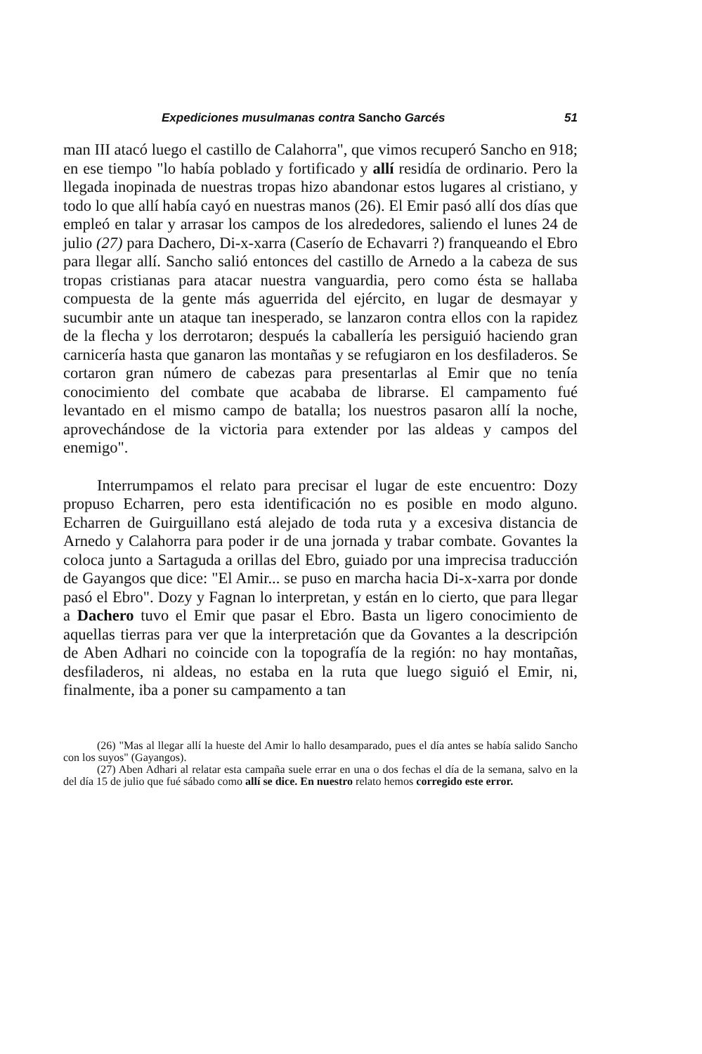Expediciones musulmanas contra Sancho Garcés 51
man III atacó luego el castillo de Calahorra", que vimos recuperó Sancho en 918; en ese tiempo "lo había poblado y fortificado y allí residía de ordinario. Pero la llegada inopinada de nuestras tropas hizo abandonar estos lugares al cristiano, y todo lo que allí había cayó en nuestras manos (26). El Emir pasó allí dos días que empleó en talar y arrasar los campos de los alrededores, saliendo el lunes 24 de julio (27) para Dachero, Di-x-xarra (Caserío de Echavarri ?) franqueando el Ebro para llegar allí. Sancho salió entonces del castillo de Arnedo a la cabeza de sus tropas cristianas para atacar nuestra vanguardia, pero como ésta se hallaba compuesta de la gente más aguerrida del ejército, en lugar de desmayar y sucumbir ante un ataque tan inesperado, se lanzaron contra ellos con la rapidez de la flecha y los derrotaron; después la caballería les persiguió haciendo gran carnicería hasta que ganaron las montañas y se refugiaron en los desfiladeros. Se cortaron gran número de cabezas para presentarlas al Emir que no tenía conocimiento del combate que acababa de librarse. El campamento fué levantado en el mismo campo de batalla; los nuestros pasaron allí la noche, aprovechándose de la victoria para extender por las aldeas y campos del enemigo".
Interrumpamos el relato para precisar el lugar de este encuentro: Dozy propuso Echarren, pero esta identificación no es posible en modo alguno. Echarren de Guirguillano está alejado de toda ruta y a excesiva distancia de Arnedo y Calahorra para poder ir de una jornada y trabar combate. Govantes la coloca junto a Sartaguda a orillas del Ebro, guiado por una imprecisa traducción de Gayangos que dice: "El Amir... se puso en marcha hacia Di-x-xarra por donde pasó el Ebro". Dozy y Fagnan lo interpretan, y están en lo cierto, que para llegar a Dachero tuvo el Emir que pasar el Ebro. Basta un ligero conocimiento de aquellas tierras para ver que la interpretación que da Govantes a la descripción de Aben Adhari no coincide con la topografía de la región: no hay montañas, desfiladeros, ni aldeas, no estaba en la ruta que luego siguió el Emir, ni, finalmente, iba a poner su campamento a tan
(26) "Mas al llegar allí la hueste del Amir lo hallo desamparado, pues el día antes se había salido Sancho con los suyos" (Gayangos).
(27) Aben Adhari al relatar esta campaña suele errar en una o dos fechas el día de la semana, salvo en la del día 15 de julio que fué sábado como allí se dice. En nuestro relato hemos corregido este error.